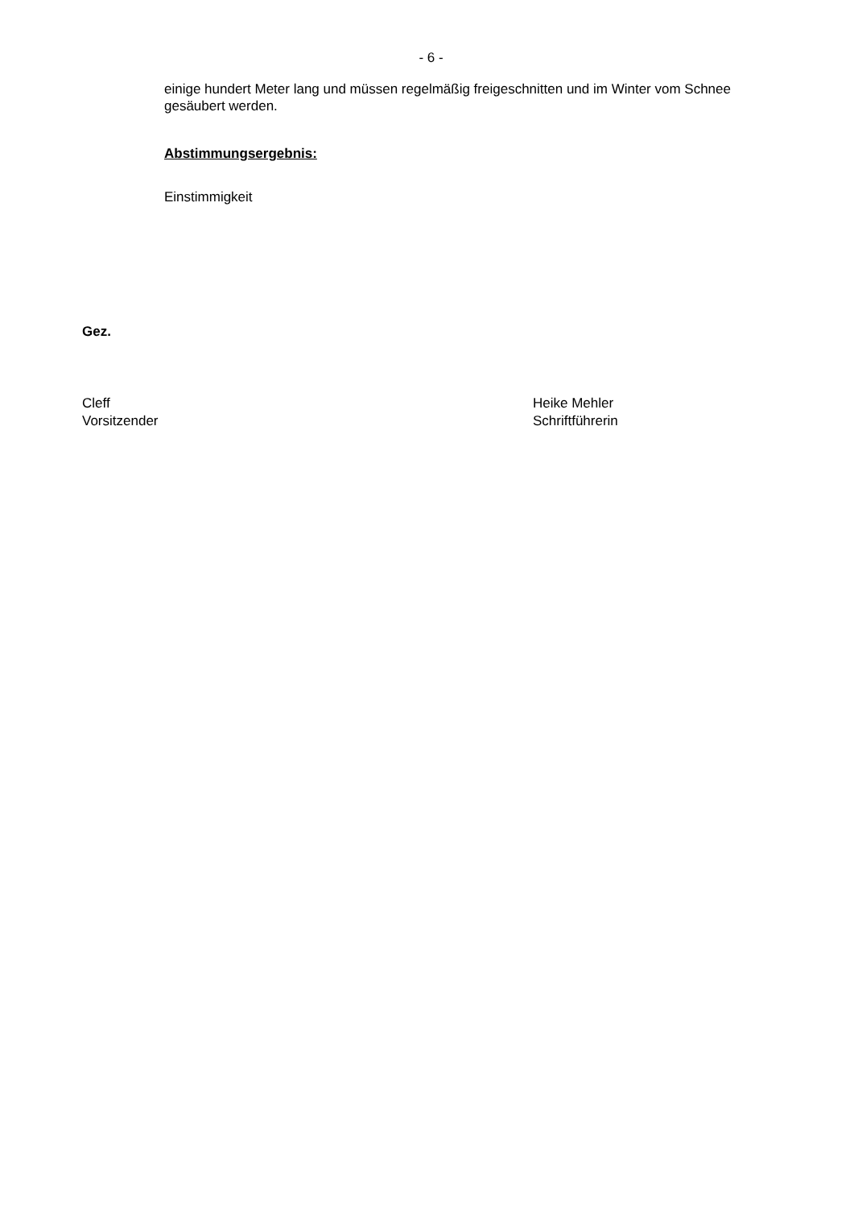- 6 -
einige hundert Meter lang und müssen regelmäßig freigeschnitten und im Winter vom Schnee gesäubert werden.
Abstimmungsergebnis:
Einstimmigkeit
Gez.
Cleff
Vorsitzender
Heike Mehler
Schriftführerin